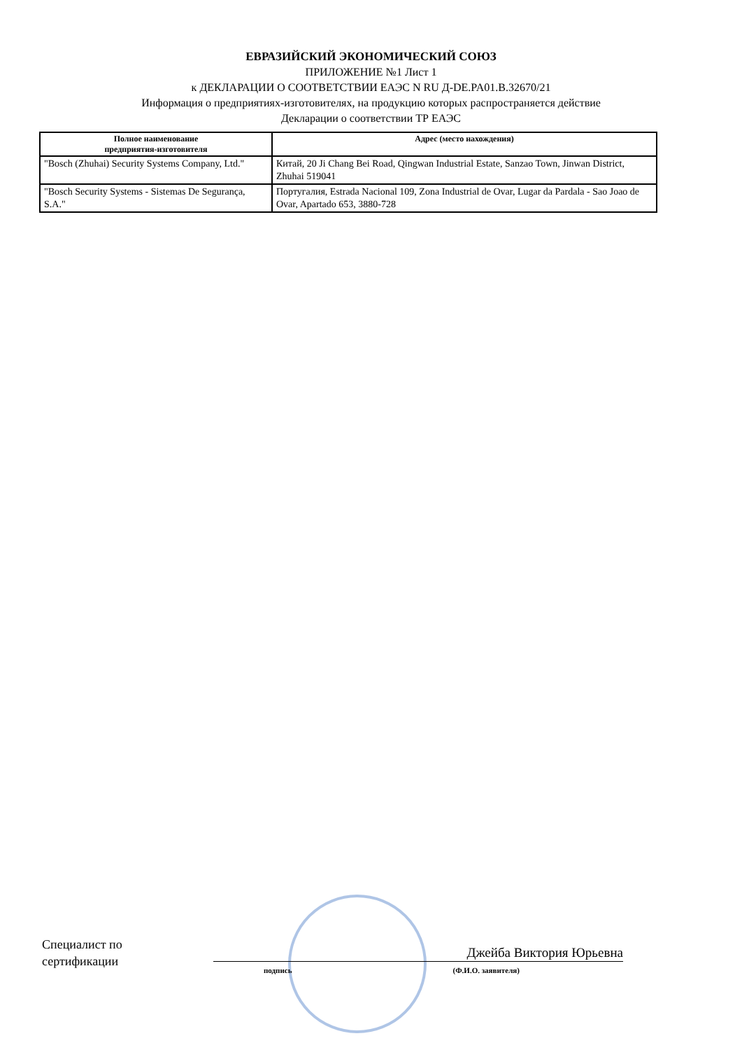ЕВРАЗИЙСКИЙ ЭКОНОМИЧЕСКИЙ СОЮЗ
ПРИЛОЖЕНИЕ №1 Лист 1
к ДЕКЛАРАЦИИ О СООТВЕТСТВИИ ЕАЭС N RU Д-DE.PA01.B.32670/21
Информация о предприятиях-изготовителях, на продукцию которых распространяется действие
Декларации о соответствии ТР ЕАЭС
| Полное наименование предприятия-изготовителя | Адрес (место нахождения) |
| --- | --- |
| "Bosch (Zhuhai) Security Systems Company, Ltd." | Китай, 20 Ji Chang Bei Road, Qingwan Industrial Estate, Sanzao Town, Jinwan District, Zhuhai 519041 |
| "Bosch Security Systems - Sistemas De Segurança, S.A." | Португалия, Estrada Nacional 109, Zona Industrial de Ovar, Lugar da Pardala - Sao Joao de Ovar, Apartado 653, 3880-728 |
Специалист по
сертификации
Джейба Виктория Юрьевна
подпись (Ф.И.О. заявителя)